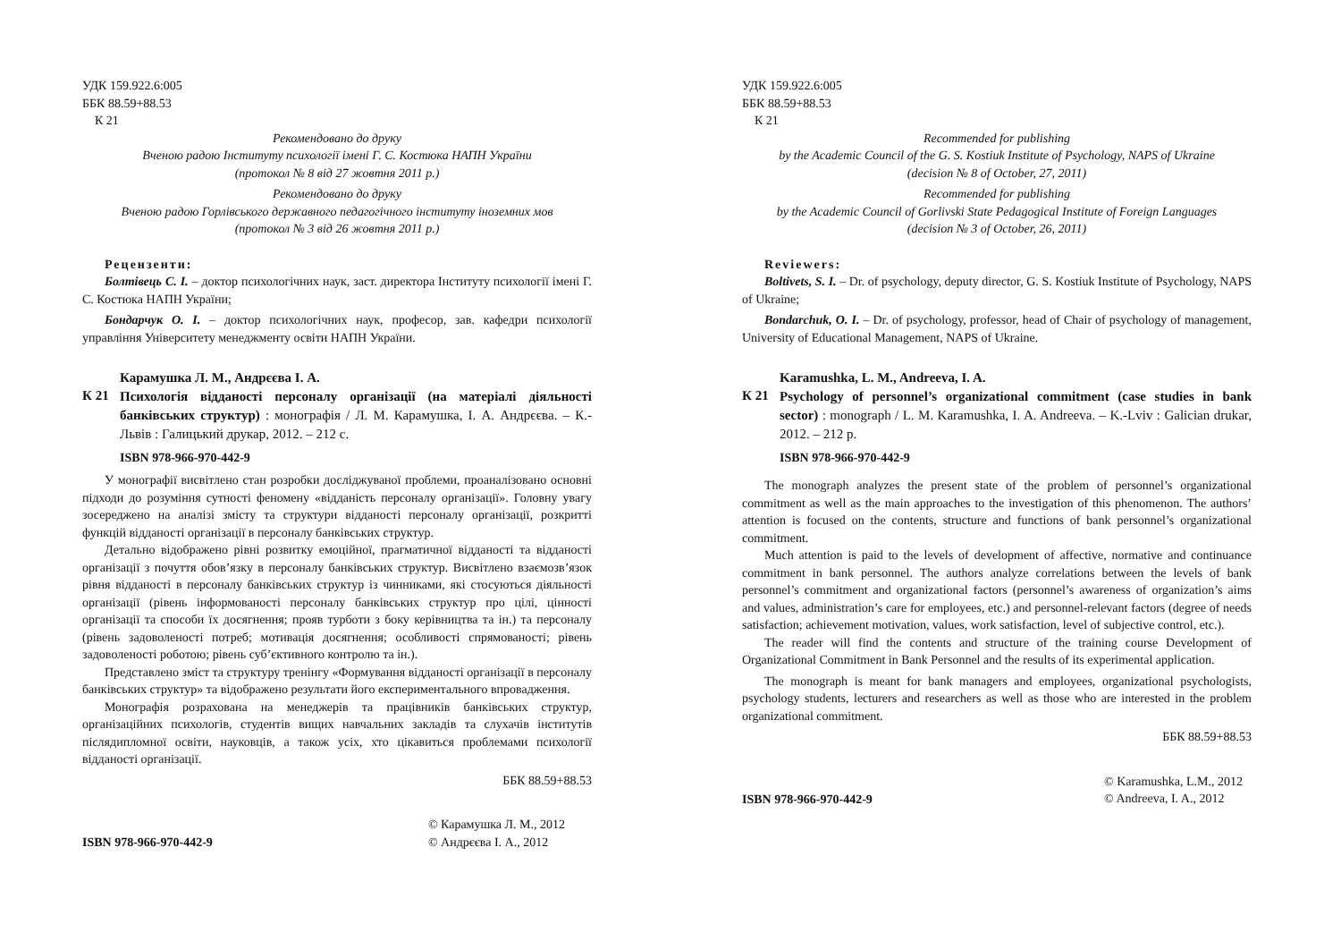УДК 159.922.6:005
ББК 88.59+88.53
К 21
Рекомендовано до друку
Вченою радою Інституту психології імені Г. С. Костюка НАПН України
(протокол № 8 від 27 жовтня 2011 р.)
Рекомендовано до друку
Вченою радою Горлівського державного педагогічного інституту іноземних мов
(протокол № 3 від 26 жовтня 2011 р.)
Рецензенти:
Болтівець С. І. – доктор психологічних наук, заст. директора Інституту психології імені Г. С. Костюка НАПН України;
Бондарчук О. І. – доктор психологічних наук, професор, зав. кафедри психології управління Університету менеджменту освіти НАПН України.
Карамушка Л. М., Андрєєва І. А.
К 21
Психологія відданості персоналу організації (на матеріалі діяльності банківських структур) : монографія / Л. М. Карамушка, І. А. Андрєєва. – К.-Львів : Галицький друкар, 2012. – 212 с.
ISBN 978-966-970-442-9
У монографії висвітлено стан розробки досліджуваної проблеми, проаналізовано основні підходи до розуміння сутності феномену «відданість персоналу організації». Головну увагу зосереджено на аналізі змісту та структури відданості персоналу організації, розкритті функцій відданості організації в персоналу банківських структур.
Детально відображено рівні розвитку емоційної, прагматичної відданості та відданості організації з почуття обов’язку в персоналу банківських структур. Висвітлено взаємозв’язок рівня відданості в персоналу банківських структур із чинниками, які стосуються діяльності організації (рівень інформованості персоналу банківських структур про цілі, цінності організації та способи їх досягнення; прояв турботи з боку керівництва та ін.) та персоналу (рівень задоволеності потреб; мотивація досягнення; особливості спрямованості; рівень задоволеності роботою; рівень суб’єктивного контролю та ін.).
Представлено зміст та структуру тренінгу «Формування відданості організації в персоналу банківських структур» та відображено результати його експериментального впровадження.
Монографія розрахована на менеджерів та працівників банківських структур, організаційних психологів, студентів вищих навчальних закладів та слухачів інститутів післядипломної освіти, науковців, а також усіх, хто цікавиться проблемами психології відданості організації.
ББК 88.59+88.53
ISBN 978-966-970-442-9
© Карамушка Л. М., 2012
© Андрєєва І. А., 2012
УДК 159.922.6:005
ББК 88.59+88.53
К 21
Recommended for publishing
by the Academic Council of the G. S. Kostiuk Institute of Psychology, NAPS of Ukraine
(decision № 8 of October, 27, 2011)
Recommended for publishing
by the Academic Council of Gorlivski State Pedagogical Institute of Foreign Languages
(decision № 3 of October, 26, 2011)
Reviewers:
Boltivets, S. I. – Dr. of psychology, deputy director, G. S. Kostiuk Institute of Psychology, NAPS of Ukraine;
Bondarchuk, O. I. – Dr. of psychology, professor, head of Chair of psychology of management, University of Educational Management, NAPS of Ukraine.
Karamushka, L. M., Andreeva, I. A.
К 21
Psychology of personnel’s organizational commitment (case studies in bank sector) : monograph / L. M. Karamushka, I. A. Andreeva. – K.-Lviv : Galician drukar, 2012. – 212 p.
ISBN 978-966-970-442-9
The monograph analyzes the present state of the problem of personnel’s organizational commitment as well as the main approaches to the investigation of this phenomenon. The authors’ attention is focused on the contents, structure and functions of bank personnel’s organizational commitment.
Much attention is paid to the levels of development of affective, normative and continuance commitment in bank personnel. The authors analyze correlations between the levels of bank personnel’s commitment and organizational factors (personnel’s awareness of organization’s aims and values, administration’s care for employees, etc.) and personnel-relevant factors (degree of needs satisfaction; achievement motivation, values, work satisfaction, level of subjective control, etc.).
The reader will find the contents and structure of the training course Development of Organizational Commitment in Bank Personnel and the results of its experimental application.
The monograph is meant for bank managers and employees, organizational psychologists, psychology students, lecturers and researchers as well as those who are interested in the problem organizational commitment.
ББК 88.59+88.53
ISBN 978-966-970-442-9
© Karamushka, L.M., 2012
© Andreeva, I. A., 2012